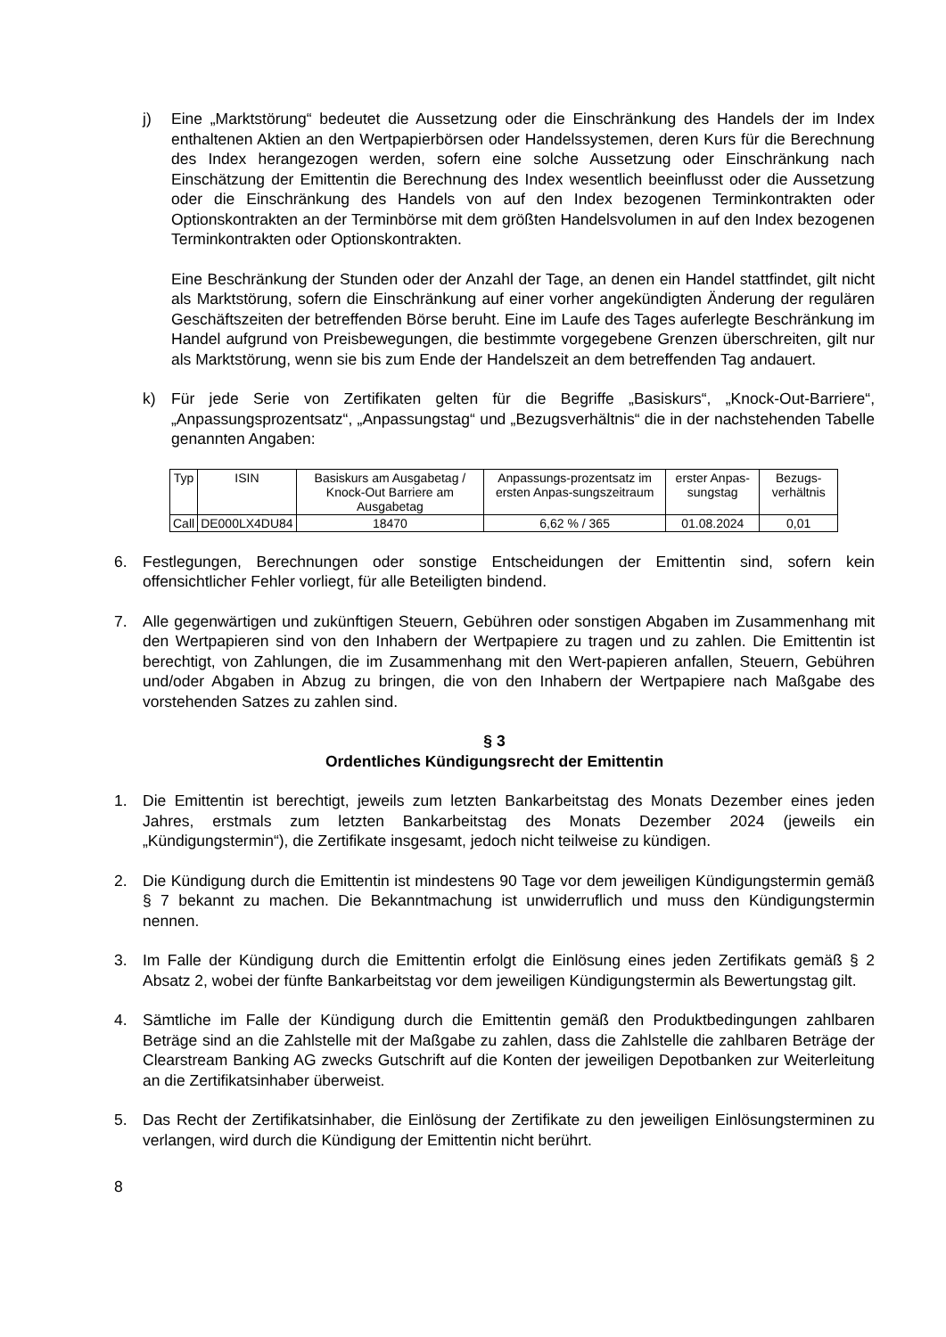j) Eine „Marktstörung“ bedeutet die Aussetzung oder die Einschränkung des Handels der im Index enthaltenen Aktien an den Wertpapierbörsen oder Handelssystemen, deren Kurs für die Berechnung des Index herangezogen werden, sofern eine solche Aussetzung oder Einschränkung nach Einschätzung der Emittentin die Berechnung des Index wesentlich beeinflusst oder die Aussetzung oder die Einschränkung des Handels von auf den Index bezogenen Terminkontrakten oder Optionskontrakten an der Terminbörse mit dem größten Handelsvolumen in auf den Index bezogenen Terminkontrakten oder Optionskontrakten.
Eine Beschränkung der Stunden oder der Anzahl der Tage, an denen ein Handel stattfindet, gilt nicht als Marktstörung, sofern die Einschränkung auf einer vorher angekündigten Änderung der regulären Geschäftszeiten der betreffenden Börse beruht. Eine im Laufe des Tages auferlegte Beschränkung im Handel aufgrund von Preisbewegungen, die bestimmte vorgegebene Grenzen überschreiten, gilt nur als Marktstörung, wenn sie bis zum Ende der Handelszeit an dem betreffenden Tag andauert.
k) Für jede Serie von Zertifikaten gelten für die Begriffe „Basiskurs“, „Knock-Out-Barriere“, „Anpassungsprozentsatz“, „Anpassungstag“ und „Bezugsverhältnis“ die in der nachstehenden Tabelle genannten Angaben:
| Typ | ISIN | Basiskurs am Ausgabetag / Knock-Out Barriere am Ausgabetag | Anpassungs-prozentsatz im ersten Anpas-sungszeitraum | erster Anpas-sungstag | Bezugs-verhältnis |
| --- | --- | --- | --- | --- | --- |
| Call | DE000LX4DU84 | 18470 | 6,62 % / 365 | 01.08.2024 | 0,01 |
6. Festlegungen, Berechnungen oder sonstige Entscheidungen der Emittentin sind, sofern kein offensichtlicher Fehler vorliegt, für alle Beteiligten bindend.
7. Alle gegenwärtigen und zukünftigen Steuern, Gebühren oder sonstigen Abgaben im Zusammenhang mit den Wertpapieren sind von den Inhabern der Wertpapiere zu tragen und zu zahlen. Die Emittentin ist berechtigt, von Zahlungen, die im Zusammenhang mit den Wert-papieren anfallen, Steuern, Gebühren und/oder Abgaben in Abzug zu bringen, die von den Inhabern der Wertpapiere nach Maßgabe des vorstehenden Satzes zu zahlen sind.
§ 3
Ordentliches Kündigungsrecht der Emittentin
1. Die Emittentin ist berechtigt, jeweils zum letzten Bankarbeitstag des Monats Dezember eines jeden Jahres, erstmals zum letzten Bankarbeitstag des Monats Dezember 2024 (jeweils ein „Kündigungstermin“), die Zertifikate insgesamt, jedoch nicht teilweise zu kündigen.
2. Die Kündigung durch die Emittentin ist mindestens 90 Tage vor dem jeweiligen Kündigungstermin gemäß § 7 bekannt zu machen. Die Bekanntmachung ist unwiderruflich und muss den Kündigungstermin nennen.
3. Im Falle der Kündigung durch die Emittentin erfolgt die Einlösung eines jeden Zertifikats gemäß § 2 Absatz 2, wobei der fünfte Bankarbeitstag vor dem jeweiligen Kündigungstermin als Bewertungstag gilt.
4. Sämtliche im Falle der Kündigung durch die Emittentin gemäß den Produktbedingungen zahlbaren Beträge sind an die Zahlstelle mit der Maßgabe zu zahlen, dass die Zahlstelle die zahlbaren Beträge der Clearstream Banking AG zwecks Gutschrift auf die Konten der jeweiligen Depotbanken zur Weiterleitung an die Zertifikatsinhaber überweist.
5. Das Recht der Zertifikatsinhaber, die Einlösung der Zertifikate zu den jeweiligen Einlösungsterminen zu verlangen, wird durch die Kündigung der Emittentin nicht berührt.
8